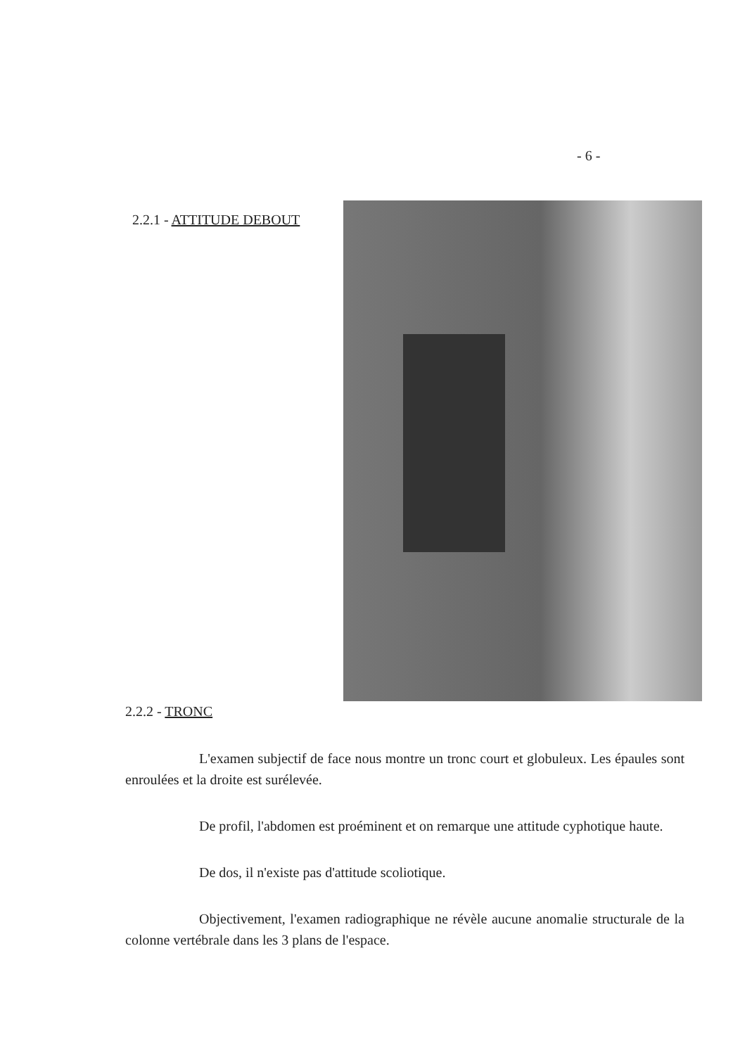- 6 -
2.2.1 - ATTITUDE DEBOUT
2.2.2 - TRONC
L'examen subjectif de face nous montre un tronc court et globuleux. Les épaules sont enroulées et la droite est surélevée.
De profil, l'abdomen est proéminent et on remarque une attitude cyphotique haute.
De dos, il n'existe pas d'attitude scoliotique.
Objectivement, l'examen radiographique ne révèle aucune anomalie structurale de la colonne vertébrale dans les 3 plans de l'espace.